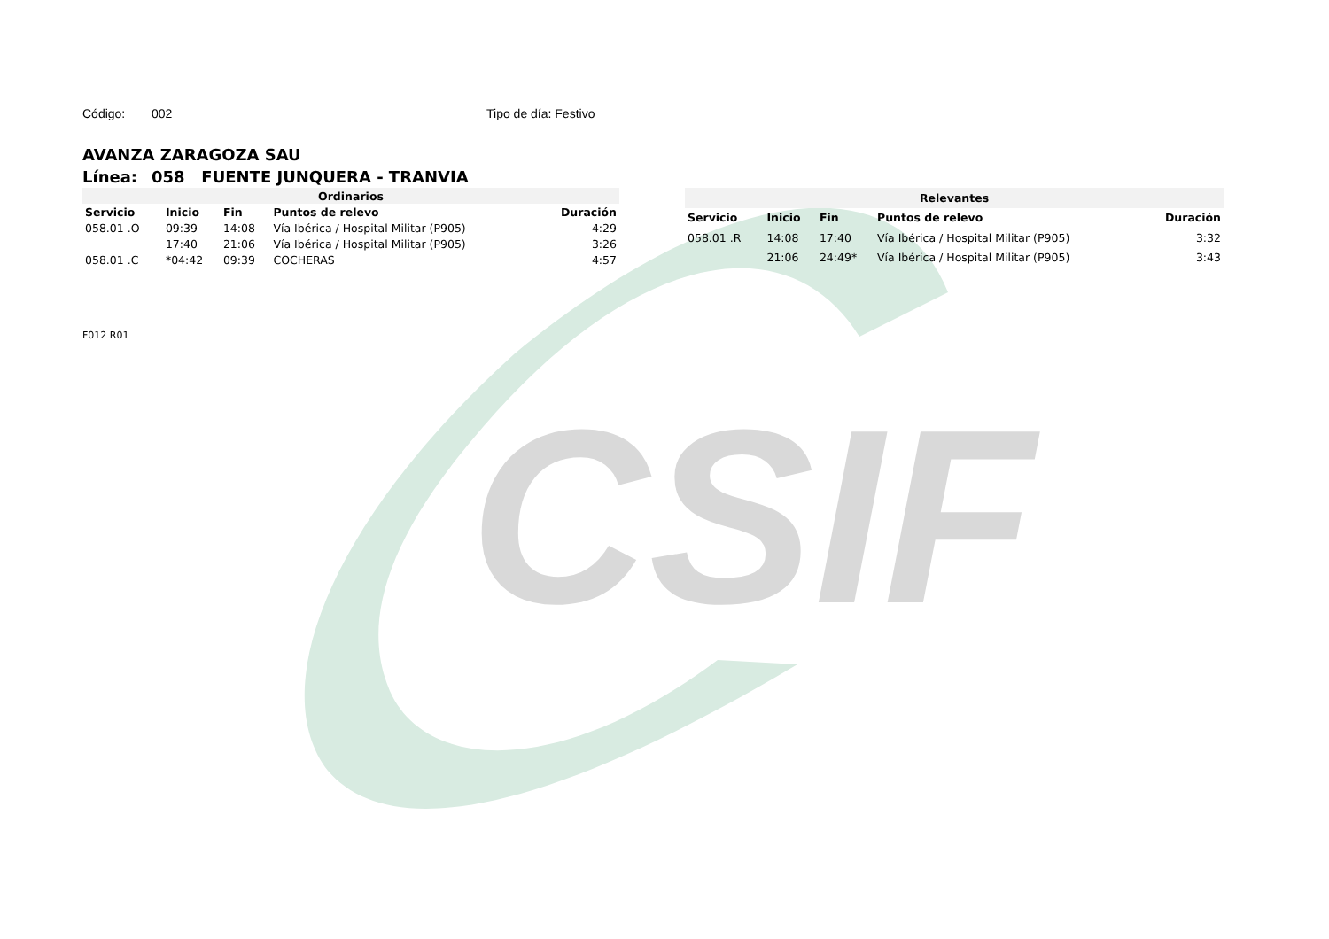CSIF
Código: 002 Tipo de día: Festivo
AVANZA ZARAGOZA SAU
Línea: 058 FUENTE JUNQUERA - TRANVIA
| Ordinarios | | | | |
| --- | --- | --- | --- | --- |
| Servicio | Inicio | Fin | Puntos de relevo | Duración |
| 058.01 .O | 09:39 | 14:08 | Vía Ibérica / Hospital Militar (P905) | 4:29 |
| | 17:40 | 21:06 | Vía Ibérica / Hospital Militar (P905) | 3:26 |
| 058.01 .C | *04:42 | 09:39 | COCHERAS | 4:57 |
| Relevantes | | | | |
| --- | --- | --- | --- | --- |
| Servicio | Inicio | Fin | Puntos de relevo | Duración |
| 058.01 .R | 14:08 | 17:40 | Vía Ibérica / Hospital Militar (P905) | 3:32 |
| | 21:06 | 24:49* | Vía Ibérica / Hospital Militar (P905) | 3:43 |
F012 R01